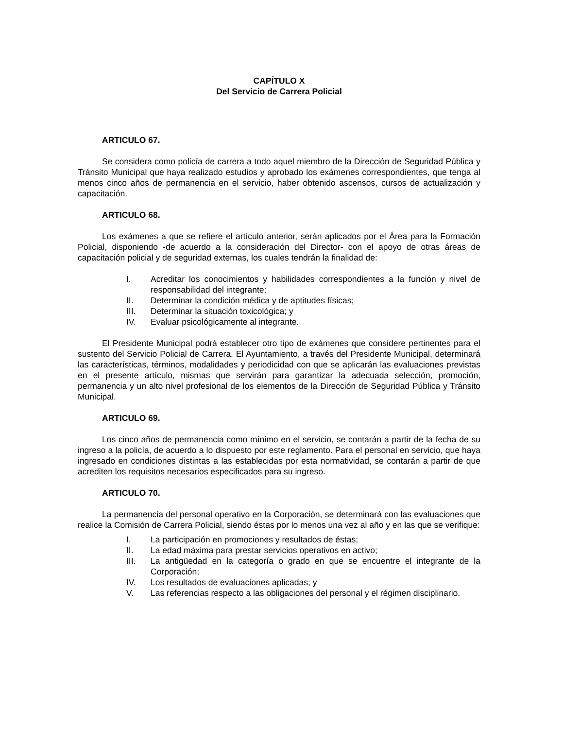CAPÍTULO X
Del Servicio de Carrera Policial
ARTICULO 67.
Se considera como policía de carrera a todo aquel miembro de la Dirección de Seguridad Pública y Tránsito Municipal que haya realizado estudios y aprobado los exámenes correspondientes, que tenga al menos cinco años de permanencia en el servicio, haber obtenido ascensos, cursos de actualización y capacitación.
ARTICULO 68.
Los exámenes a que se refiere el artículo anterior, serán aplicados por el Área para la Formación Policial, disponiendo -de acuerdo a la consideración del Director- con el apoyo de otras áreas de capacitación policial y de seguridad externas, los cuales tendrán la finalidad de:
I. Acreditar los conocimientos y habilidades correspondientes a la función y nivel de responsabilidad del integrante;
II. Determinar la condición médica y de aptitudes físicas;
III. Determinar la situación toxicológica; y
IV. Evaluar psicológicamente al integrante.
El Presidente Municipal podrá establecer otro tipo de exámenes que considere pertinentes para el sustento del Servicio Policial de Carrera. El Ayuntamiento, a través del Presidente Municipal, determinará las características, términos, modalidades y periodicidad con que se aplicarán las evaluaciones previstas en el presente artículo, mismas que servirán para garantizar la adecuada selección, promoción, permanencia y un alto nivel profesional de los elementos de la Dirección de Seguridad Pública y Tránsito Municipal.
ARTICULO 69.
Los cinco años de permanencia como mínimo en el servicio, se contarán a partir de la fecha de su ingreso a la policía, de acuerdo a lo dispuesto por este reglamento. Para el personal en servicio, que haya ingresado en condiciones distintas a las establecidas por esta normatividad, se contarán a partir de que acrediten los requisitos necesarios especificados para su ingreso.
ARTICULO 70.
La permanencia del personal operativo en la Corporación, se determinará con las evaluaciones que realice la Comisión de Carrera Policial, siendo éstas por lo menos una vez al año y en las que se verifique:
I. La participación en promociones y resultados de éstas;
II. La edad máxima para prestar servicios operativos en activo;
III. La antigüedad en la categoría o grado en que se encuentre el integrante de la Corporación;
IV. Los resultados de evaluaciones aplicadas; y
V. Las referencias respecto a las obligaciones del personal y el régimen disciplinario.